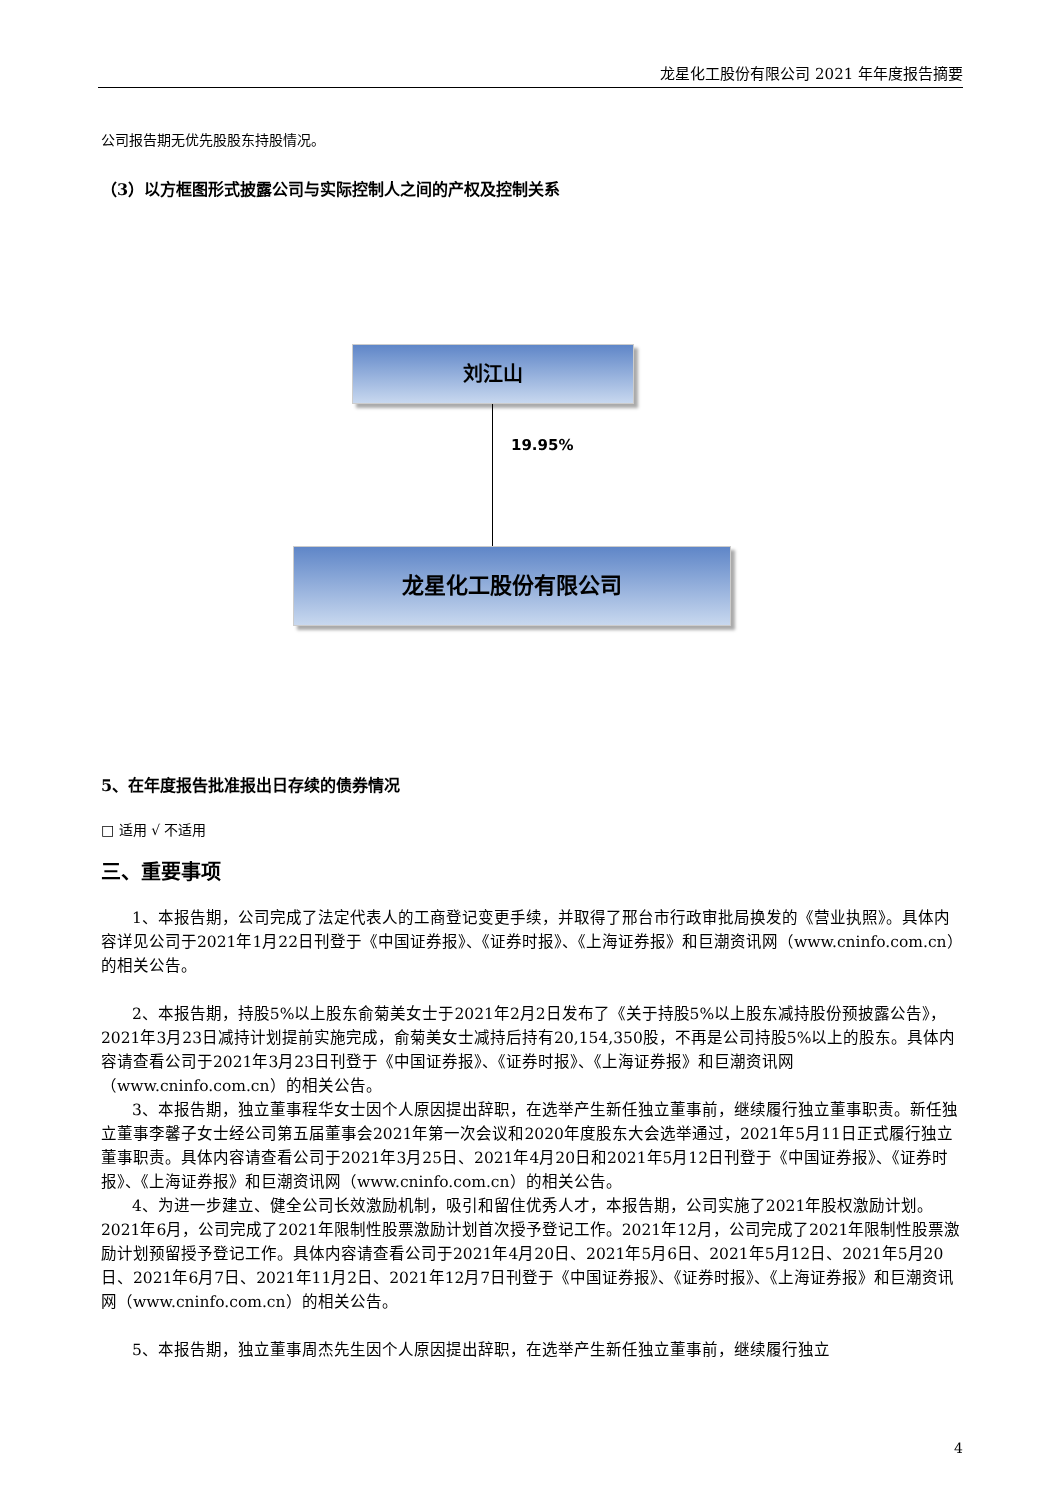龙星化工股份有限公司 2021 年年度报告摘要
公司报告期无优先股股东持股情况。
（3）以方框图形式披露公司与实际控制人之间的产权及控制关系
刘江山
19.95%
龙星化工股份有限公司
5、在年度报告批准报出日存续的债券情况
□ 适用 √ 不适用
三、重要事项
1、本报告期，公司完成了法定代表人的工商登记变更手续，并取得了邢台市行政审批局换发的《营业执照》。具体内容详见公司于2021年1月22日刊登于《中国证券报》、《证券时报》、《上海证券报》和巨潮资讯网（www.cninfo.com.cn）的相关公告。
2、本报告期，持股5%以上股东俞菊美女士于2021年2月2日发布了《关于持股5%以上股东减持股份预披露公告》，2021年3月23日减持计划提前实施完成，俞菊美女士减持后持有20,154,350股，不再是公司持股5%以上的股东。具体内容请查看公司于2021年3月23日刊登于《中国证券报》、《证券时报》、《上海证券报》和巨潮资讯网（www.cninfo.com.cn）的相关公告。
3、本报告期，独立董事程华女士因个人原因提出辞职，在选举产生新任独立董事前，继续履行独立董事职责。新任独立董事李馨子女士经公司第五届董事会2021年第一次会议和2020年度股东大会选举通过，2021年5月11日正式履行独立董事职责。具体内容请查看公司于2021年3月25日、2021年4月20日和2021年5月12日刊登于《中国证券报》、《证券时报》、《上海证券报》和巨潮资讯网（www.cninfo.com.cn）的相关公告。
4、为进一步建立、健全公司长效激励机制，吸引和留住优秀人才，本报告期，公司实施了2021年股权激励计划。2021年6月，公司完成了2021年限制性股票激励计划首次授予登记工作。2021年12月，公司完成了2021年限制性股票激励计划预留授予登记工作。具体内容请查看公司于2021年4月20日、2021年5月6日、2021年5月12日、2021年5月20日、2021年6月7日、2021年11月2日、2021年12月7日刊登于《中国证券报》、《证券时报》、《上海证券报》和巨潮资讯网（www.cninfo.com.cn）的相关公告。
5、本报告期，独立董事周杰先生因个人原因提出辞职，在选举产生新任独立董事前，继续履行独立
4